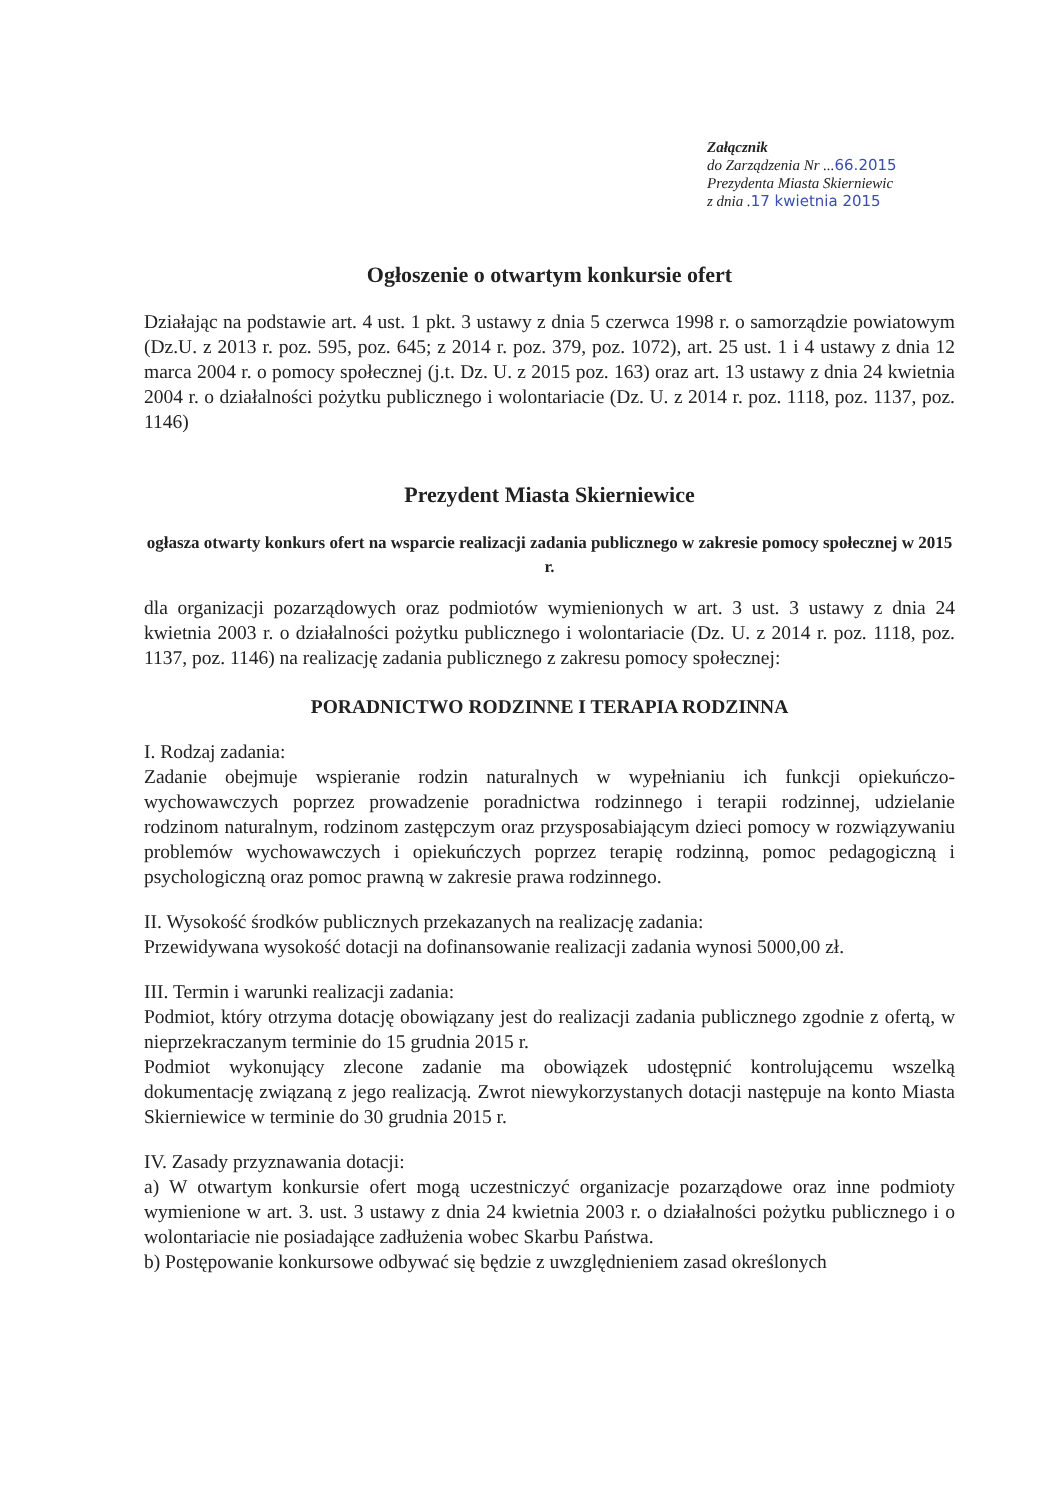Załącznik
do Zarządzenia Nr ...66.2015
Prezydenta Miasta Skierniewic
z dnia .17 kwietnia 2015
Ogłoszenie o otwartym konkursie ofert
Działając na podstawie art. 4 ust. 1 pkt. 3 ustawy z dnia 5 czerwca 1998 r. o samorządzie powiatowym (Dz.U. z 2013 r. poz. 595, poz. 645; z 2014 r. poz. 379, poz. 1072), art. 25 ust. 1 i 4 ustawy z dnia 12 marca 2004 r. o pomocy społecznej (j.t. Dz. U. z 2015 poz. 163) oraz art. 13 ustawy z dnia 24 kwietnia 2004 r. o działalności pożytku publicznego i wolontariacie (Dz. U. z 2014 r. poz. 1118, poz. 1137, poz. 1146)
Prezydent Miasta Skierniewice
ogłasza otwarty konkurs ofert na wsparcie realizacji zadania publicznego w zakresie pomocy społecznej w 2015 r.
dla organizacji pozarządowych oraz podmiotów wymienionych w art. 3 ust. 3 ustawy z dnia 24 kwietnia 2003 r. o działalności pożytku publicznego i wolontariacie (Dz. U. z 2014 r. poz. 1118, poz. 1137, poz. 1146) na realizację zadania publicznego z zakresu pomocy społecznej:
PORADNICTWO RODZINNE I TERAPIA RODZINNA
I. Rodzaj zadania:
Zadanie obejmuje wspieranie rodzin naturalnych w wypełnianiu ich funkcji opiekuńczo-wychowawczych poprzez prowadzenie poradnictwa rodzinnego i terapii rodzinnej, udzielanie rodzinom naturalnym, rodzinom zastępczym oraz przysposabiającym dzieci pomocy w rozwiązywaniu problemów wychowawczych i opiekuńczych poprzez terapię rodzinną, pomoc pedagogiczną i psychologiczną oraz pomoc prawną w zakresie prawa rodzinnego.
II. Wysokość środków publicznych przekazanych na realizację zadania:
Przewidywana wysokość dotacji na dofinansowanie realizacji zadania wynosi 5000,00 zł.
III. Termin i warunki realizacji zadania:
Podmiot, który otrzyma dotację obowiązany jest do realizacji zadania publicznego zgodnie z ofertą, w nieprzekraczanym terminie do 15 grudnia 2015 r.
Podmiot wykonujący zlecone zadanie ma obowiązek udostępnić kontrolującemu wszelką dokumentację związaną z jego realizacją. Zwrot niewykorzystanych dotacji następuje na konto Miasta Skierniewice w terminie do 30 grudnia 2015 r.
IV. Zasady przyznawania dotacji:
a) W otwartym konkursie ofert mogą uczestniczyć organizacje pozarządowe oraz inne podmioty wymienione w art. 3. ust. 3 ustawy z dnia 24 kwietnia 2003 r. o działalności pożytku publicznego i o wolontariacie nie posiadające zadłużenia wobec Skarbu Państwa.
b) Postępowanie konkursowe odbywać się będzie z uwzględnieniem zasad określonych